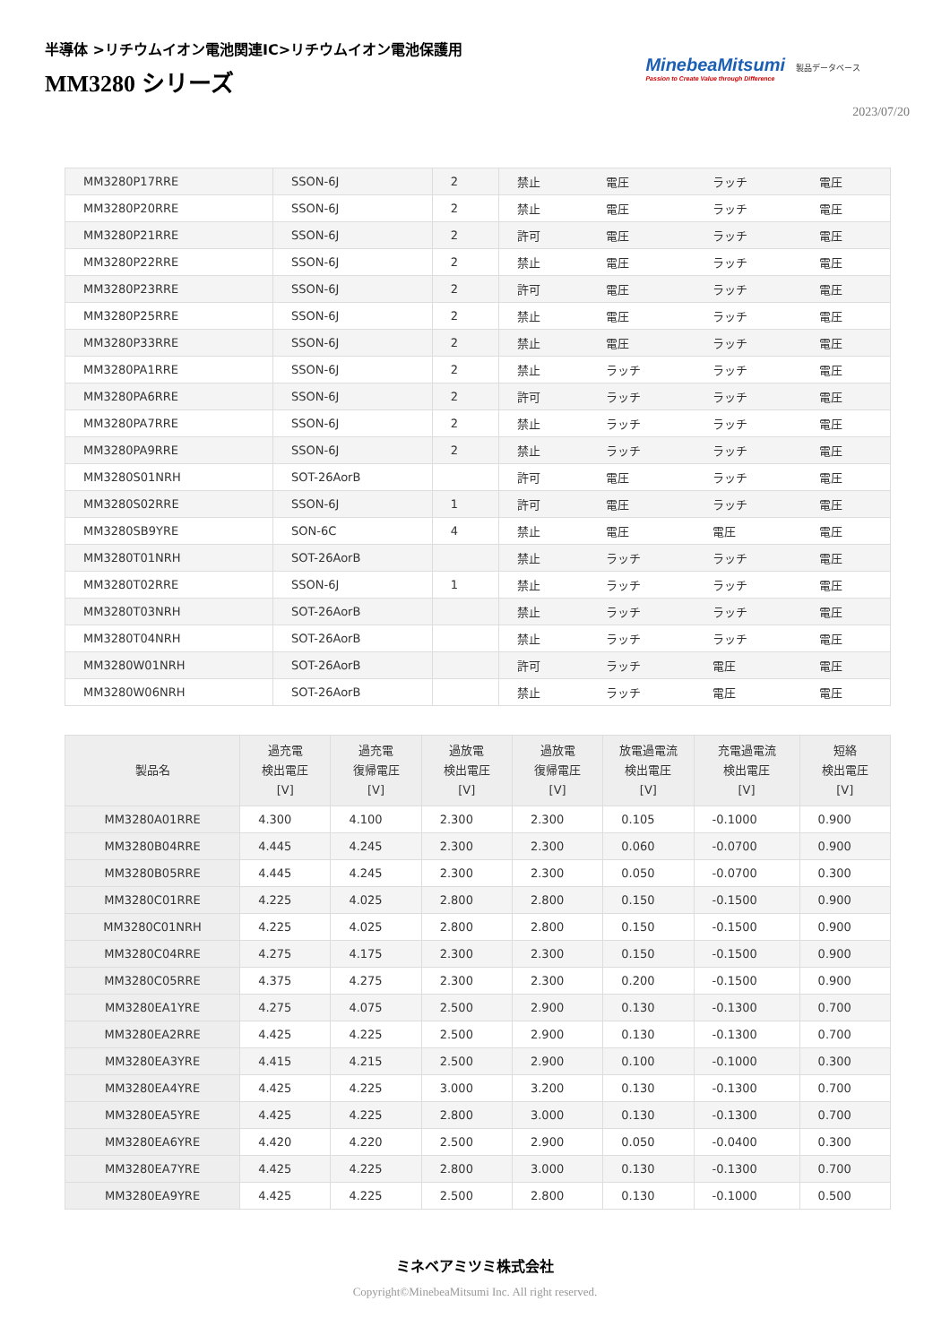半導体 >リチウムイオン電池関連IC>リチウムイオン電池保護用
MM3280 シリーズ
MinebeaMitsumi
Passion to Create Value through Difference
製品データベース
2023/07/20
| MM3280P17RRE | SSON-6J | 2 | 禁止 | 電圧 | ラッチ | 電圧 |
| MM3280P20RRE | SSON-6J | 2 | 禁止 | 電圧 | ラッチ | 電圧 |
| MM3280P21RRE | SSON-6J | 2 | 許可 | 電圧 | ラッチ | 電圧 |
| MM3280P22RRE | SSON-6J | 2 | 禁止 | 電圧 | ラッチ | 電圧 |
| MM3280P23RRE | SSON-6J | 2 | 許可 | 電圧 | ラッチ | 電圧 |
| MM3280P25RRE | SSON-6J | 2 | 禁止 | 電圧 | ラッチ | 電圧 |
| MM3280P33RRE | SSON-6J | 2 | 禁止 | 電圧 | ラッチ | 電圧 |
| MM3280PA1RRE | SSON-6J | 2 | 禁止 | ラッチ | ラッチ | 電圧 |
| MM3280PA6RRE | SSON-6J | 2 | 許可 | ラッチ | ラッチ | 電圧 |
| MM3280PA7RRE | SSON-6J | 2 | 禁止 | ラッチ | ラッチ | 電圧 |
| MM3280PA9RRE | SSON-6J | 2 | 禁止 | ラッチ | ラッチ | 電圧 |
| MM3280S01NRH | SOT-26AorB | | 許可 | 電圧 | ラッチ | 電圧 |
| MM3280S02RRE | SSON-6J | 1 | 許可 | 電圧 | ラッチ | 電圧 |
| MM3280SB9YRE | SON-6C | 4 | 禁止 | 電圧 | 電圧 | 電圧 |
| MM3280T01NRH | SOT-26AorB | | 禁止 | ラッチ | ラッチ | 電圧 |
| MM3280T02RRE | SSON-6J | 1 | 禁止 | ラッチ | ラッチ | 電圧 |
| MM3280T03NRH | SOT-26AorB | | 禁止 | ラッチ | ラッチ | 電圧 |
| MM3280T04NRH | SOT-26AorB | | 禁止 | ラッチ | ラッチ | 電圧 |
| MM3280W01NRH | SOT-26AorB | | 許可 | ラッチ | 電圧 | 電圧 |
| MM3280W06NRH | SOT-26AorB | | 禁止 | ラッチ | 電圧 | 電圧 |
| 製品名 | 過充電 検出電圧 [V] | 過充電 復帰電圧 [V] | 過放電 検出電圧 [V] | 過放電 復帰電圧 [V] | 放電過電流 検出電圧 [V] | 充電過電流 検出電圧 [V] | 短絡 検出電圧 [V] |
| --- | --- | --- | --- | --- | --- | --- | --- |
| MM3280A01RRE | 4.300 | 4.100 | 2.300 | 2.300 | 0.105 | -0.1000 | 0.900 |
| MM3280B04RRE | 4.445 | 4.245 | 2.300 | 2.300 | 0.060 | -0.0700 | 0.900 |
| MM3280B05RRE | 4.445 | 4.245 | 2.300 | 2.300 | 0.050 | -0.0700 | 0.300 |
| MM3280C01RRE | 4.225 | 4.025 | 2.800 | 2.800 | 0.150 | -0.1500 | 0.900 |
| MM3280C01NRH | 4.225 | 4.025 | 2.800 | 2.800 | 0.150 | -0.1500 | 0.900 |
| MM3280C04RRE | 4.275 | 4.175 | 2.300 | 2.300 | 0.150 | -0.1500 | 0.900 |
| MM3280C05RRE | 4.375 | 4.275 | 2.300 | 2.300 | 0.200 | -0.1500 | 0.900 |
| MM3280EA1YRE | 4.275 | 4.075 | 2.500 | 2.900 | 0.130 | -0.1300 | 0.700 |
| MM3280EA2RRE | 4.425 | 4.225 | 2.500 | 2.900 | 0.130 | -0.1300 | 0.700 |
| MM3280EA3YRE | 4.415 | 4.215 | 2.500 | 2.900 | 0.100 | -0.1000 | 0.300 |
| MM3280EA4YRE | 4.425 | 4.225 | 3.000 | 3.200 | 0.130 | -0.1300 | 0.700 |
| MM3280EA5YRE | 4.425 | 4.225 | 2.800 | 3.000 | 0.130 | -0.1300 | 0.700 |
| MM3280EA6YRE | 4.420 | 4.220 | 2.500 | 2.900 | 0.050 | -0.0400 | 0.300 |
| MM3280EA7YRE | 4.425 | 4.225 | 2.800 | 3.000 | 0.130 | -0.1300 | 0.700 |
| MM3280EA9YRE | 4.425 | 4.225 | 2.500 | 2.800 | 0.130 | -0.1000 | 0.500 |
ミネベアミツミ株式会社
Copyright©MinebeaMitsumi Inc. All right reserved.